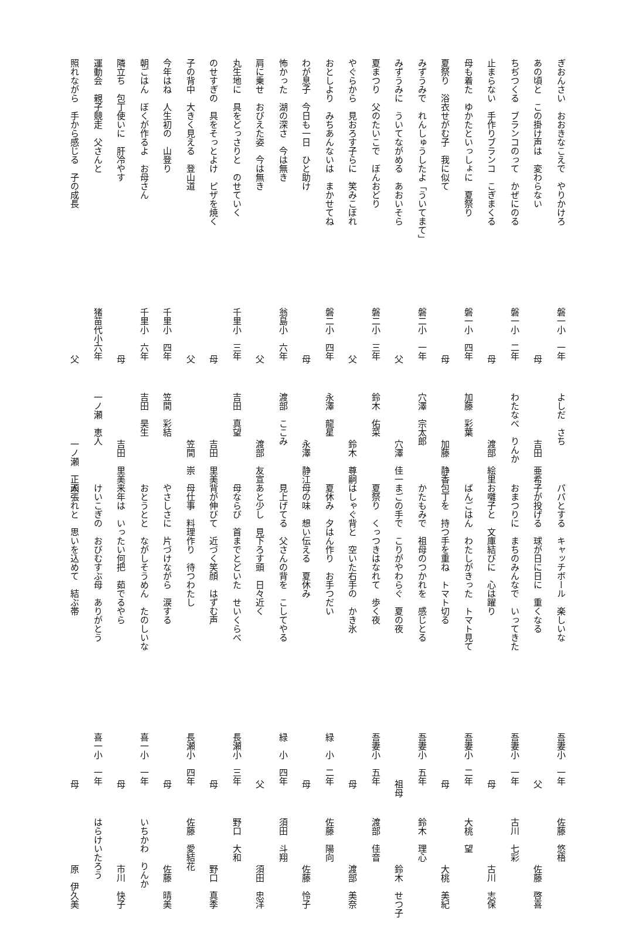ぎおんさい　おおきなこえで　やりかけろ 磐一小　一年 よしだ　さち
あの頃と　この掛け声は　変わらない 母 吉田　亜希
ちぢつくる　ブランコのって　かぜにのる 磐一小　二年 わたなべ　りんか
止まらない　手作りブランコ　こぎまくる 母 渡部　絵里
母も着た　ゆかたといっしょに　夏祭り 磐一小　四年 加藤　彩葉
夏祭り　浴衣せがむ子　我に似て 母 加藤　静香
みずうみで　れんしゅうしたよ「ういてまて」 磐二小　一年 穴澤　宗太郎
みずうみに　ういてながめる　あおいそら 父 穴澤　佳一
夏まつり　父のたいこで　ぼんおどり 磐二小　三年 鈴木　佑菜
やぐらから　見おろす子らに　笑みこぼれ 父 鈴木　尊嗣
おとしより　みちあんないは　まかせてね 磐二小　四年 永澤　龍星
わが息子　今日も一日　ひと助け 母 永澤　静江
怖かった　湖の深さ　今は無き 翁島小　六年 渡部　ここみ
肩に乗せ　おびえた姿　今は無き 父 渡部　友宣
丸生地に　具をどっさりと　のせていく 千里小　三年 吉田　真望
のせすぎの　具をそっとよけ　ピザを焼く 母 吉田　里美
子の背中　大きく見える　登山道 父 笠間　崇
今年はね　人生初の　山登り 千里小　四年 笠間　彩結
朝ごはん　ぼくが作るよ　お母さん 千里小　六年 吉田　昊生
隣立ち　包丁使いに　肝冷やす 母 吉田　里美
運動会　親子競走　父さんと 猪苗代小六年 一ノ瀬　恵人
照れながら　手から感じる　子の成長 父 一ノ瀬　正人
パパとする　キャッチボール　楽しいな 吾妻小　一年 佐藤　悠梧
子が投げる　球が日に日に　重くなる 父 佐藤　啓喜
おまつりに　まちのみんなで　いってきた 吾妻小　一年 古川　七彩
お囃子と　文庫結びに　心は躍り 母 古川　志保
ばんごはん　わたしがきった　トマト見て 吾妻小　二年 大桃　望
包丁を　持つ手を重ね　トマト切る 母 大桃　美紀
かたもみで　祖母のつかれを　感じとる 吾妻小　五年 鈴木　理心
まごの手で　こりがやわらぐ　夏の夜 祖母 鈴木　せつ子
夏祭り　くっつきはなれて　歩く夜 吾妻小　五年 渡部　佳音
はしゃぐ背と　空いた右手の　かき氷 母 渡部　美奈
夏休み　夕はん作り　お手つだい 緑　小　二年 佐藤　陽向
母の味　想い伝える　夏休み 母 佐藤　怜子
見上げてる　父さんの背を　こしてやる 緑　小　四年 須田　斗翔
あと少し　見下ろす頭　日々近く 父 須田　忠洋
母ならび　首までとどいた　せいくらべ 長瀬小　三年 野口　大和
背が伸びて　近づく笑顔　はずむ声 母 野口　真季
母仕事　料理作り　待つわたし 長瀬小　四年 佐藤　愛結花
やさしさに　片づけながら　涙する 母 佐藤　晴美
おとうとと　ながしそうめん　たのしいな 喜一小　一年 いちかわ　りんか
来年は　いったい何把　茹でるやら 母 市川　快子
けいこぎの　おびむすぶ母　ありがとう 喜一小　一年 はらけいたろう
頑張れと　思いを込めて　結ぶ帯 母 原　伊久美